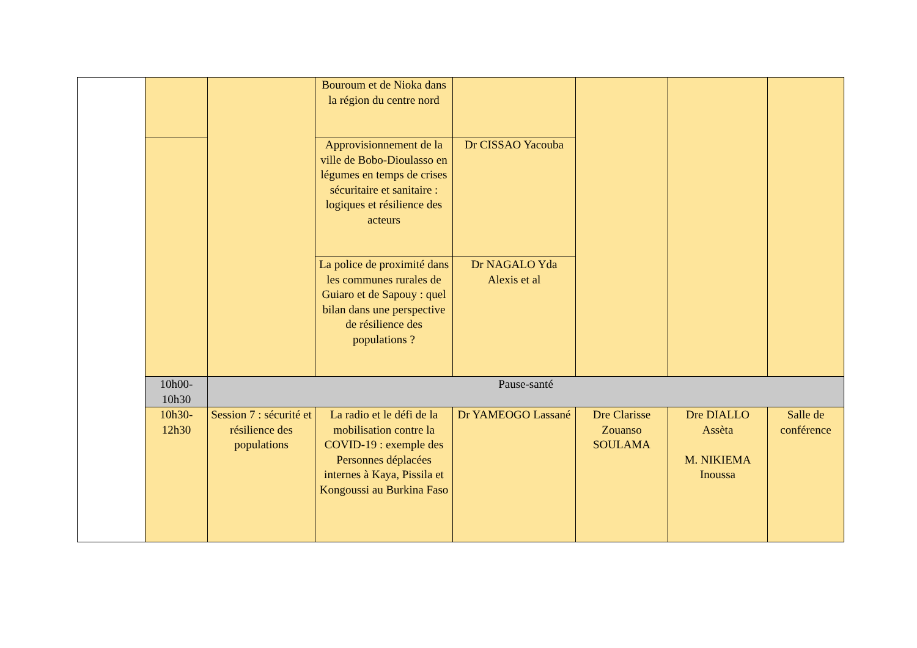| | | | Bouroum et de Nioka dans la région du centre nord | | | | |
| | | | Approvisionnement de la ville de Bobo-Dioulasso en légumes en temps de crises sécuritaire et sanitaire : logiques et résilience des acteurs | Dr CISSAO Yacouba | | | |
| | | | La police de proximité dans les communes rurales de Guiaro et de Sapouy : quel bilan dans une perspective de résilience des populations ? | Dr NAGALO Yda Alexis et al | | | |
| | 10h00-10h30 | Pause-santé | | | | | |
| | 10h30-12h30 | Session 7 : sécurité et résilience des populations | La radio et le défi de la mobilisation contre la COVID-19 : exemple des Personnes déplacées internes à Kaya, Pissila et Kongoussi au Burkina Faso | Dr YAMEOGO Lassané | Dre Clarisse Zouanso SOULAMA | Dre DIALLO Assèta M. NIKIEMA Inoussa | Salle de conférence |